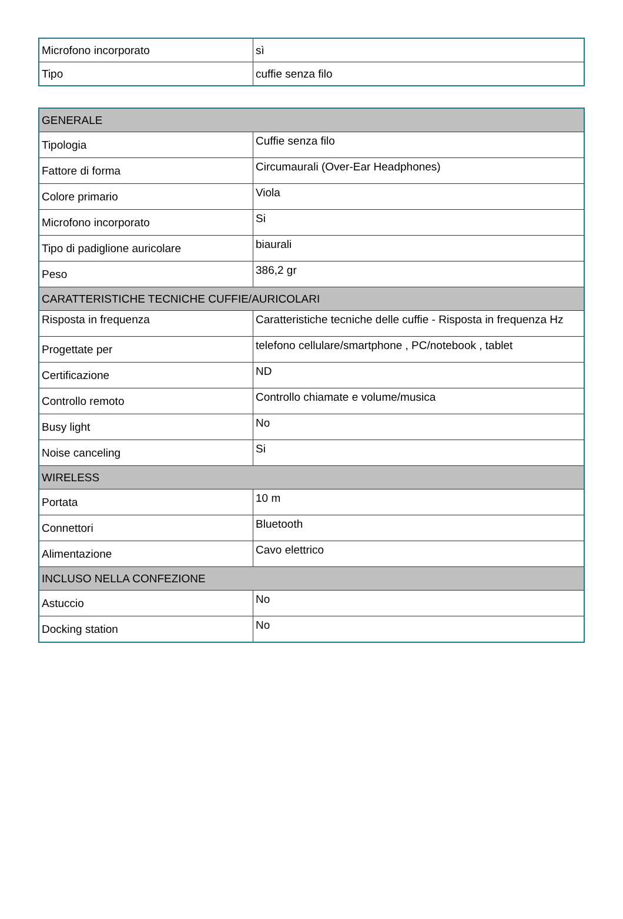| Microfono incorporato | sì |
| Tipo | cuffie senza filo |
| GENERALE | |
| Tipologia | Cuffie senza filo |
| Fattore di forma | Circumaurali (Over-Ear Headphones) |
| Colore primario | Viola |
| Microfono incorporato | Si |
| Tipo di padiglione auricolare | biaurali |
| Peso | 386,2 gr |
| CARATTERISTICHE TECNICHE CUFFIE/AURICOLARI | |
| Risposta in frequenza | Caratteristiche tecniche delle cuffie - Risposta in frequenza Hz |
| Progettate per | telefono cellulare/smartphone , PC/notebook , tablet |
| Certificazione | ND |
| Controllo remoto | Controllo chiamate e volume/musica |
| Busy light | No |
| Noise canceling | Si |
| WIRELESS | |
| Portata | 10 m |
| Connettori | Bluetooth |
| Alimentazione | Cavo elettrico |
| INCLUSO NELLA CONFEZIONE | |
| Astuccio | No |
| Docking station | No |